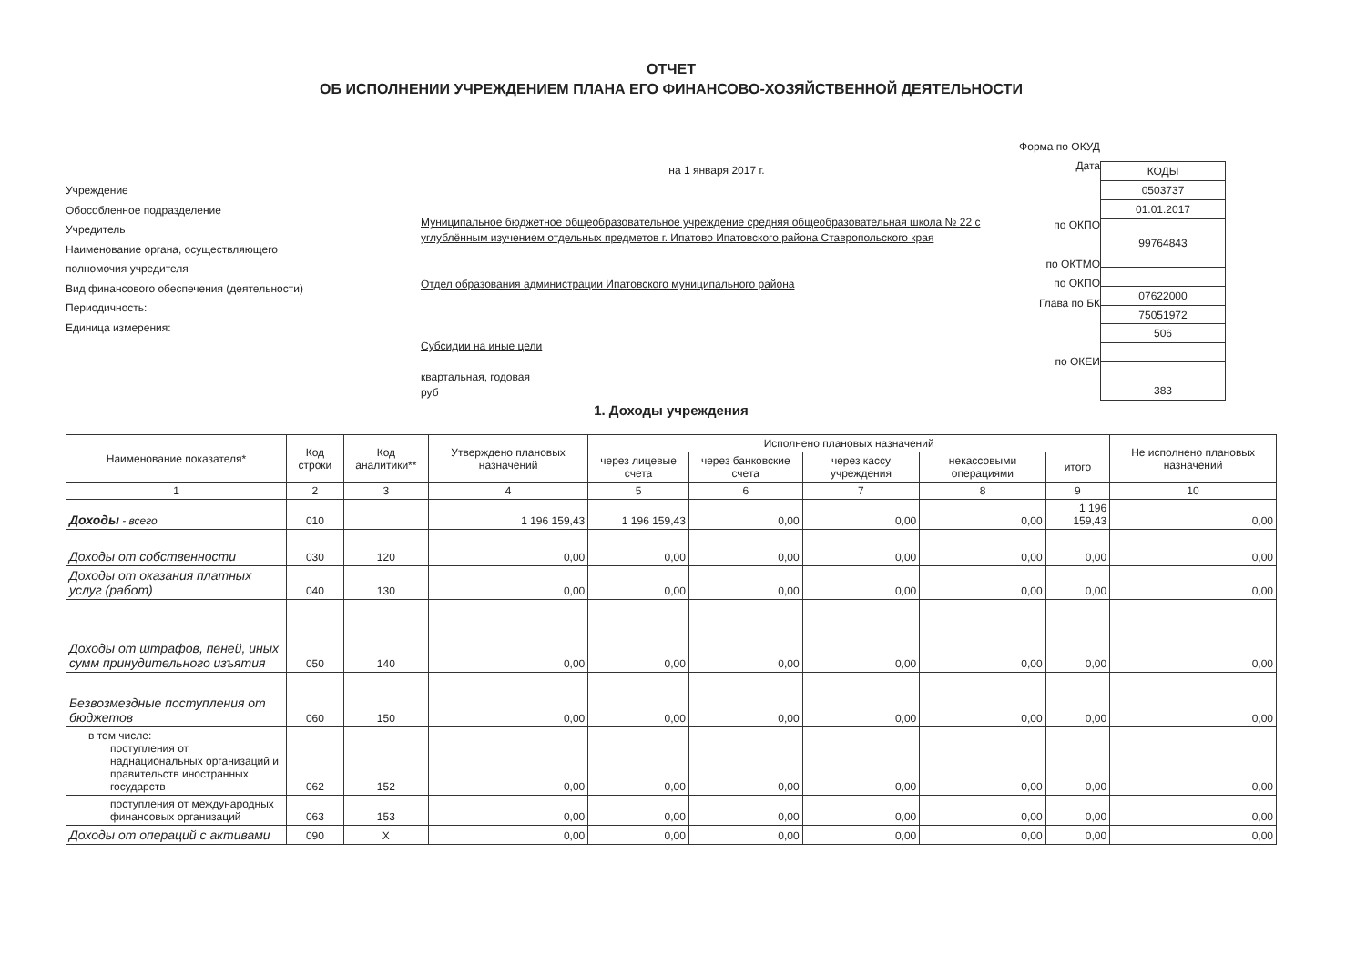ОТЧЕТ
ОБ ИСПОЛНЕНИИ УЧРЕЖДЕНИЕМ ПЛАНА ЕГО ФИНАНСОВО-ХОЗЯЙСТВЕННОЙ ДЕЯТЕЛЬНОСТИ
Учреждение
Обособленное подразделение
Учредитель
Наименование органа, осуществляющего
полномочия учредителя
Вид финансового обеспечения (деятельности)
Периодичность:
Единица измерения:
на 1 января 2017 г.
Муниципальное бюджетное общеобразовательное учреждение средняя общеобразовательная школа № 22 с углублённым изучением отдельных предметов г. Ипатово Ипатовского района Ставропольского края
Отдел образования администрации Ипатовского муниципального района
Субсидии на иные цели
квартальная, годовая
руб
Форма по ОКУД
Дата
по ОКПО
по ОКТМО
по ОКПО
Глава по БК
по ОКЕИ
| КОДЫ |
| 0503737 |
| 01.01.2017 |
| 99764843 |
| 07622000 |
| 75051972 |
| 506 |
| 383 |
1. Доходы учреждения
| Наименование показателя* | Код строки | Код аналитики** | Утверждено плановых назначений | Исполнено плановых назначений | | | | | Не исполнено плановых назначений |
| --- | --- | --- | --- | --- | --- | --- | --- | --- | --- |
| | | | | через лицевые счета | через банковские счета | через кассу учреждения | некассовыми операциями | итого | |
| 1 | 2 | 3 | 4 | 5 | 6 | 7 | 8 | 9 | 10 |
| Доходы - всего | 010 | | 1 196 159,43 | 1 196 159,43 | 0,00 | 0,00 | 0,00 | 1 196 159,43 | 0,00 |
| Доходы от собственности | 030 | 120 | 0,00 | 0,00 | 0,00 | 0,00 | 0,00 | 0,00 | 0,00 |
| Доходы от оказания платных услуг (работ) | 040 | 130 | 0,00 | 0,00 | 0,00 | 0,00 | 0,00 | 0,00 | 0,00 |
| Доходы от штрафов, пеней, иных сумм принудительного изъятия | 050 | 140 | 0,00 | 0,00 | 0,00 | 0,00 | 0,00 | 0,00 | 0,00 |
| Безвозмездные поступления от бюджетов | 060 | 150 | 0,00 | 0,00 | 0,00 | 0,00 | 0,00 | 0,00 | 0,00 |
| в том числе: поступления от наднациональных организаций и правительств иностранных государств | 062 | 152 | 0,00 | 0,00 | 0,00 | 0,00 | 0,00 | 0,00 | 0,00 |
| поступления от международных финансовых организаций | 063 | 153 | 0,00 | 0,00 | 0,00 | 0,00 | 0,00 | 0,00 | 0,00 |
| Доходы от операций с активами | 090 | X | 0,00 | 0,00 | 0,00 | 0,00 | 0,00 | 0,00 | 0,00 |